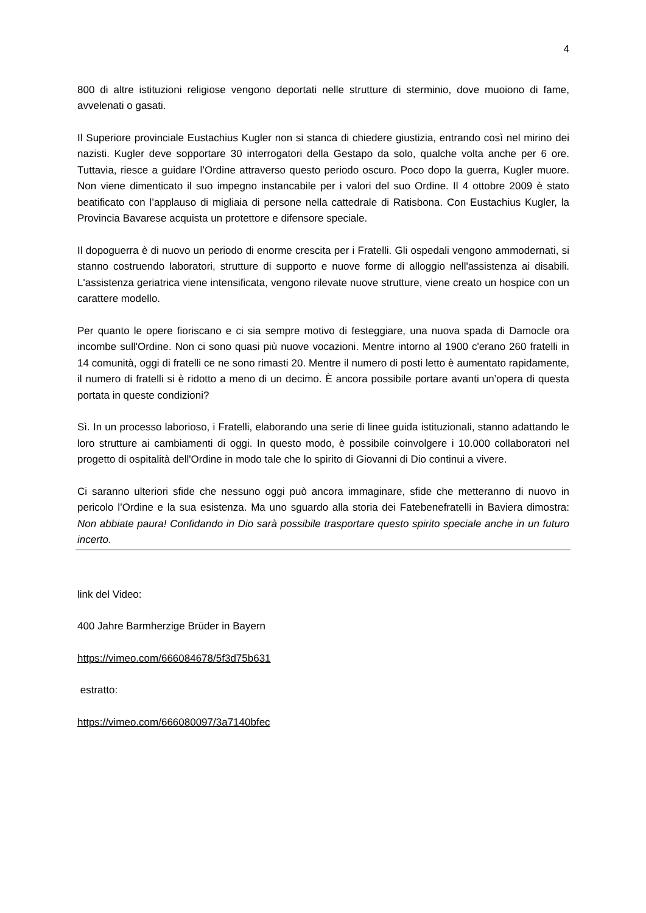4
800 di altre istituzioni religiose vengono deportati nelle strutture di sterminio, dove muoiono di fame, avvelenati o gasati.
Il Superiore provinciale Eustachius Kugler non si stanca di chiedere giustizia, entrando così nel mirino dei nazisti. Kugler deve sopportare 30 interrogatori della Gestapo da solo, qualche volta anche per 6 ore. Tuttavia, riesce a guidare l’Ordine attraverso questo periodo oscuro. Poco dopo la guerra, Kugler muore. Non viene dimenticato il suo impegno instancabile per i valori del suo Ordine. Il 4 ottobre 2009 è stato beatificato con l’applauso di migliaia di persone nella cattedrale di Ratisbona. Con Eustachius Kugler, la Provincia Bavarese acquista un protettore e difensore speciale.
Il dopoguerra è di nuovo un periodo di enorme crescita per i Fratelli. Gli ospedali vengono ammodernati, si stanno costruendo laboratori, strutture di supporto e nuove forme di alloggio nell'assistenza ai disabili. L'assistenza geriatrica viene intensificata, vengono rilevate nuove strutture, viene creato un hospice con un carattere modello.
Per quanto le opere fioriscano e ci sia sempre motivo di festeggiare, una nuova spada di Damocle ora incombe sull'Ordine. Non ci sono quasi più nuove vocazioni. Mentre intorno al 1900 c'erano 260 fratelli in 14 comunità, oggi di fratelli ce ne sono rimasti 20. Mentre il numero di posti letto è aumentato rapidamente, il numero di fratelli si è ridotto a meno di un decimo. È ancora possibile portare avanti un’opera di questa portata in queste condizioni?
Sì. In un processo laborioso, i Fratelli, elaborando una serie di linee guida istituzionali, stanno adattando le loro strutture ai cambiamenti di oggi. In questo modo, è possibile coinvolgere i 10.000 collaboratori nel progetto di ospitalità dell'Ordine in modo tale che lo spirito di Giovanni di Dio continui a vivere.
Ci saranno ulteriori sfide che nessuno oggi può ancora immaginare, sfide che metteranno di nuovo in pericolo l’Ordine e la sua esistenza. Ma uno sguardo alla storia dei Fatebenefratelli in Baviera dimostra: Non abbiate paura! Confidando in Dio sarà possibile trasportare questo spirito speciale anche in un futuro incerto.
link del Video:
400 Jahre Barmherzige Brüder in Bayern
https://vimeo.com/666084678/5f3d75b631
estratto:
https://vimeo.com/666080097/3a7140bfec